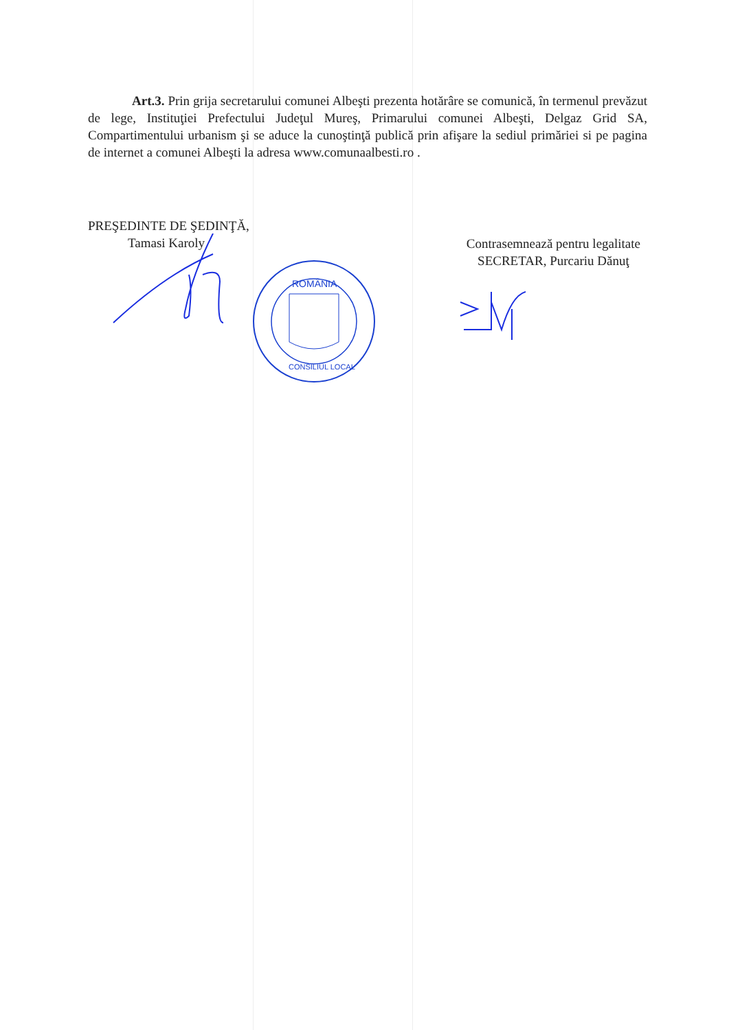Art.3. Prin grija secretarului comunei Albeşti prezenta hotărâre se comunică, în termenul prevăzut de lege, Instituţiei Prefectului Judeţul Mureş, Primarului comunei Albeşti, Delgaz Grid SA, Compartimentului urbanism şi se aduce la cunoştinţă publică prin afişare la sediul primăriei si pe pagina de internet a comunei Albeşti la adresa www.comunaalbesti.ro .
PREŞEDINTE DE ŞEDINŢĂ,
Tamasi Karoly
Contrasemnează pentru legalitate
SECRETAR, Purcariu Dănuţ
ROMÂNIA
CONSILIUL LOCAL